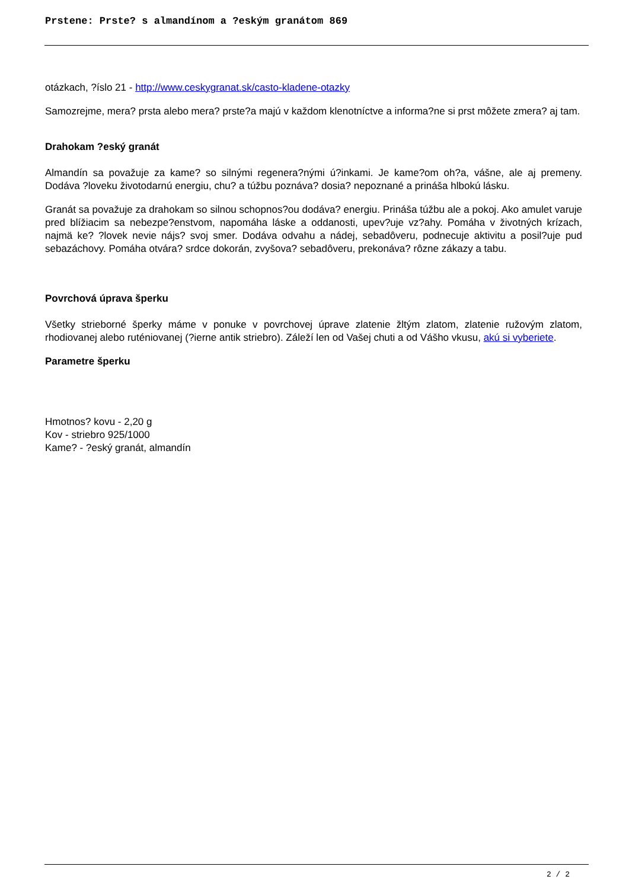Prstene: Prste? s almandínom a ?eským granátom 869
otázkach, ?íslo 21 - http://www.ceskygranat.sk/casto-kladene-otazky
Samozrejme, mera? prsta alebo mera? prste?a majú v každom klenotníctve a informa?ne si prst môžete zmera? aj tam.
Drahokam ?eský granát
Almandín sa považuje za kame? so silnými regenera?nými ú?inkami. Je kame?om oh?a, vášne, ale aj premeny. Dodáva ?loveku životodarnú energiu, chu? a túžbu poznáva? dosia? nepoznané a prináša hlbokú lásku.
Granát sa považuje za drahokam so silnou schopnos?ou dodáva? energiu. Prináša túžbu ale a pokoj. Ako amulet varuje pred blížiacim sa nebezpe?enstvom, napomáha láske a oddanosti, upev?uje vz?ahy. Pomáha v životných krízach, najmä ke? ?lovek nevie nájs? svoj smer. Dodáva odvahu a nádej, sebadôveru, podnecuje aktivitu a posil?uje pud sebazáchovy. Pomáha otvára? srdce dokorán, zvyšova? sebadôveru, prekonáva? rôzne zákazy a tabu.
Povrchová úprava šperku
Všetky strieborné šperky máme v ponuke v povrchovej úprave zlatenie žltým zlatom, zlatenie ružovým zlatom, rhodiovanej alebo ruténiovanej (?ierne antik striebro). Záleží len od Vašej chuti a od Vášho vkusu, akú si vyberiete.
Parametre šperku
Hmotnos? kovu - 2,20 g
Kov - striebro 925/1000
Kame? - ?eský granát, almandín
2 / 2